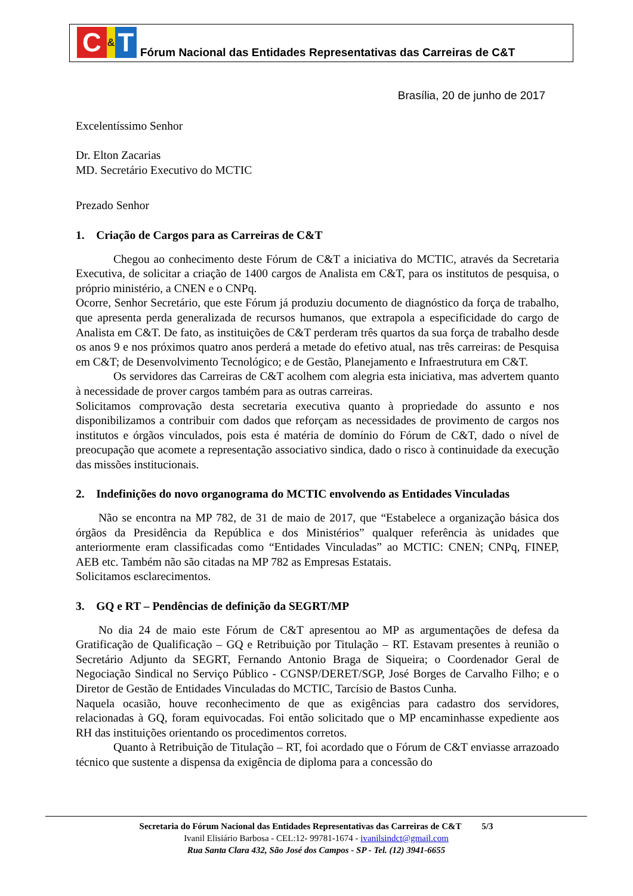C & T
Fórum Nacional das Entidades Representativas das Carreiras de C&T
Brasília, 20 de junho de 2017
Excelentíssimo Senhor
Dr. Elton Zacarias
MD. Secretário Executivo do MCTIC
Prezado Senhor
1. Criação de Cargos para as Carreiras de C&T
Chegou ao conhecimento deste Fórum de C&T a iniciativa do MCTIC, através da Secretaria Executiva, de solicitar a criação de 1400 cargos de Analista em C&T, para os institutos de pesquisa, o próprio ministério, a CNEN e o CNPq.
Ocorre, Senhor Secretário, que este Fórum já produziu documento de diagnóstico da força de trabalho, que apresenta perda generalizada de recursos humanos, que extrapola a especificidade do cargo de Analista em C&T. De fato, as instituições de C&T perderam três quartos da sua força de trabalho desde os anos 9 e nos próximos quatro anos perderá a metade do efetivo atual, nas três carreiras: de Pesquisa em C&T; de Desenvolvimento Tecnológico; e de Gestão, Planejamento e Infraestrutura em C&T.
Os servidores das Carreiras de C&T acolhem com alegria esta iniciativa, mas advertem quanto à necessidade de prover cargos também para as outras carreiras.
Solicitamos comprovação desta secretaria executiva quanto à propriedade do assunto e nos disponibilizamos a contribuir com dados que reforçam as necessidades de provimento de cargos nos institutos e órgãos vinculados, pois esta é matéria de domínio do Fórum de C&T, dado o nível de preocupação que acomete a representação associativo sindica, dado o risco à continuidade da execução das missões institucionais.
2. Indefinições do novo organograma do MCTIC envolvendo as Entidades Vinculadas
Não se encontra na MP 782, de 31 de maio de 2017, que “Estabelece a organização básica dos órgãos da Presidência da República e dos Ministérios” qualquer referência às unidades que anteriormente eram classificadas como “Entidades Vinculadas” ao MCTIC: CNEN; CNPq, FINEP, AEB etc. Também não são citadas na MP 782 as Empresas Estatais.
Solicitamos esclarecimentos.
3. GQ e RT – Pendências de definição da SEGRT/MP
No dia 24 de maio este Fórum de C&T apresentou ao MP as argumentações de defesa da Gratificação de Qualificação – GQ e Retribuição por Titulação – RT. Estavam presentes à reunião o Secretário Adjunto da SEGRT, Fernando Antonio Braga de Siqueira; o Coordenador Geral de Negociação Sindical no Serviço Público - CGNSP/DERET/SGP, José Borges de Carvalho Filho; e o Diretor de Gestão de Entidades Vinculadas do MCTIC, Tarcísio de Bastos Cunha.
Naquela ocasião, houve reconhecimento de que as exigências para cadastro dos servidores, relacionadas à GQ, foram equivocadas. Foi então solicitado que o MP encaminhasse expediente aos RH das instituições orientando os procedimentos corretos.
Quanto à Retribuição de Titulação – RT, foi acordado que o Fórum de C&T enviasse arrazoado técnico que sustente a dispensa da exigência de diploma para a concessão do
Secretaria do Fórum Nacional das Entidades Representativas das Carreiras de C&T 5/3
Ivanil Elisiário Barbosa - CEL:12- 99781-1674 - ivanilsindct@gmail.com
Rua Santa Clara 432, São José dos Campos - SP - Tel. (12) 3941-6655